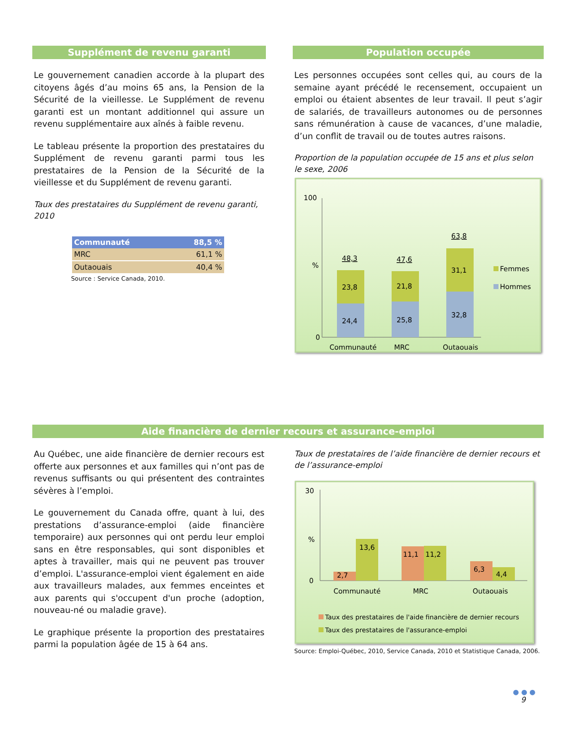Supplément de revenu garanti
Le gouvernement canadien accorde à la plupart des citoyens âgés d’au moins 65 ans, la Pension de la Sécurité de la vieillesse. Le Supplément de revenu garanti est un montant additionnel qui assure un revenu supplémentaire aux aînés à faible revenu.
Le tableau présente la proportion des prestataires du Supplément de revenu garanti parmi tous les prestataires de la Pension de la Sécurité de la vieillesse et du Supplément de revenu garanti.
Taux des prestataires du Supplément de revenu garanti, 2010
| Communauté | 88,5 % |
| --- | --- |
| MRC | 61,1 % |
| Outaouais | 40,4 % |
Source : Service Canada, 2010.
Population occupée
Les personnes occupées sont celles qui, au cours de la semaine ayant précédé le recensement, occupaient un emploi ou étaient absentes de leur travail. Il peut s’agir de salariés, de travailleurs autonomes ou de personnes sans rémunération à cause de vacances, d’une maladie, d’un conflit de travail ou de toutes autres raisons.
Proportion de la population occupée de 15 ans et plus selon le sexe, 2006
100
%
0
100
%
0
24,4
23,8
48,3
25,8
21,8
47,6
32,8
31,1
63,8
Communauté
MRC
Outaouais
Femmes
Hommes
Aide financière de dernier recours et assurance-emploi
Au Québec, une aide financière de dernier recours est offerte aux personnes et aux familles qui n’ont pas de revenus suffisants ou qui présentent des contraintes sévères à l’emploi.
Le gouvernement du Canada offre, quant à lui, des prestations d’assurance-emploi (aide financière temporaire) aux personnes qui ont perdu leur emploi sans en être responsables, qui sont disponibles et aptes à travailler, mais qui ne peuvent pas trouver d’emploi. L'assurance-emploi vient également en aide aux travailleurs malades, aux femmes enceintes et aux parents qui s'occupent d'un proche (adoption, nouveau-né ou maladie grave).
Le graphique présente la proportion des prestataires parmi la population âgée de 15 à 64 ans.
Taux de prestataires de l’aide financière de dernier recours et de l’assurance-emploi
30
%
0
2,7
13,6
11,1
11,2
6,3
4,4
Communauté
MRC
Outaouais
Taux des prestataires de l'aide financière de dernier recours
Taux des prestataires de l'assurance-emploi
Source: Emploi-Québec, 2010, Service Canada, 2010 et Statistique Canada, 2006.
● ● ●
9